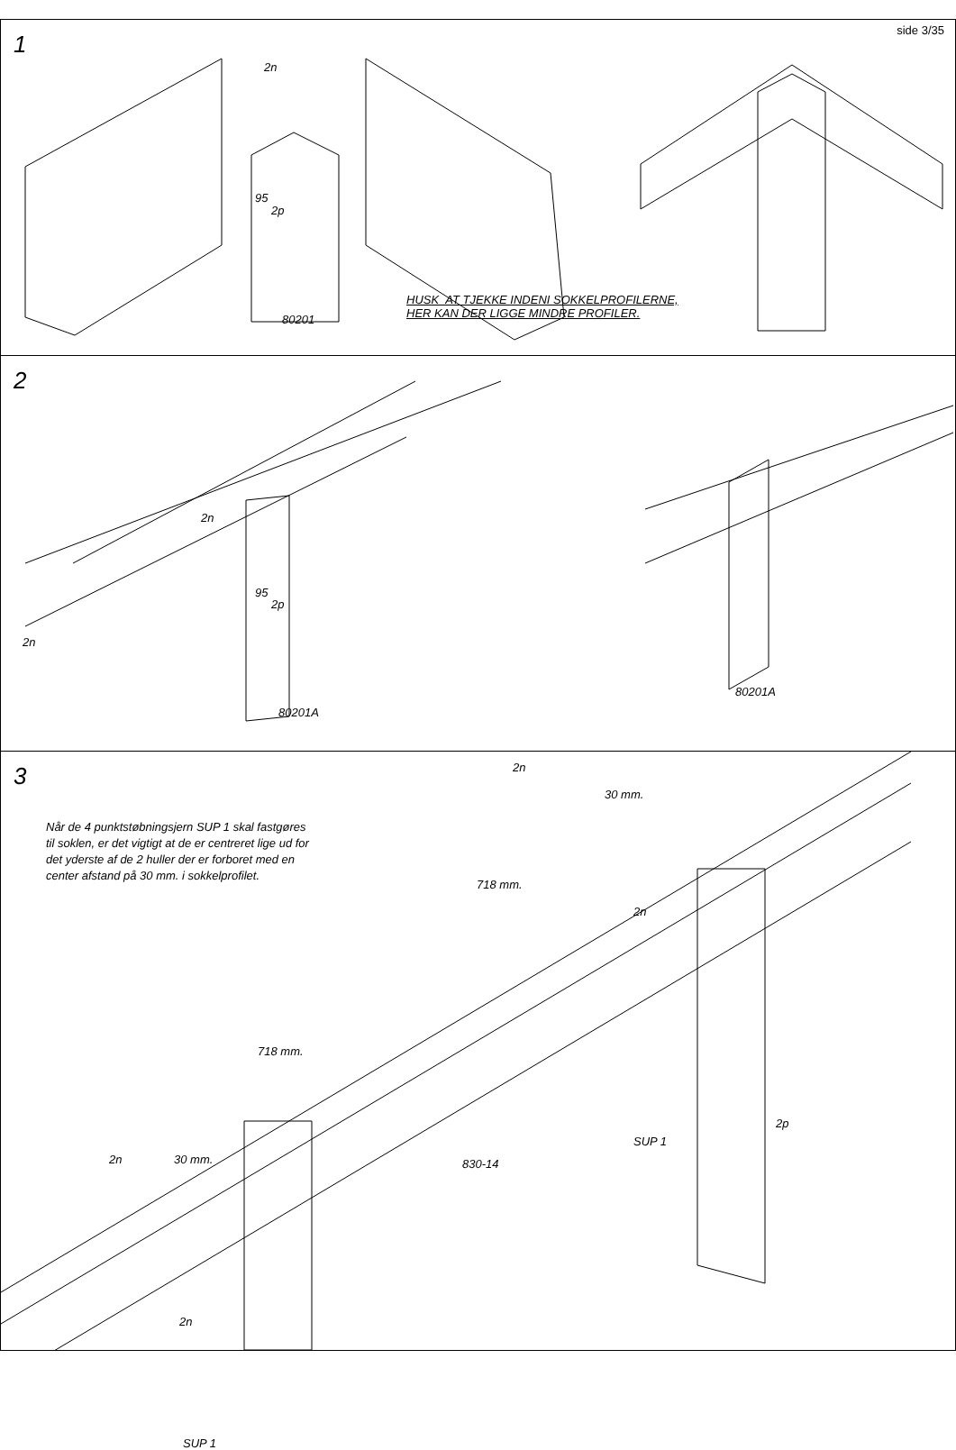side 3/35
1
2n
95
2p
HUSK AT TJEKKE INDENI SOKKELPROFILERNE,
HER KAN DER LIGGE MINDRE PROFILER.
80201
2
2n
95
2p
2n
80201A
80201A
3
2n
30 mm.
Når de 4 punktstøbningsjern SUP 1 skal fastgøres
til soklen, er det vigtigt at de er centreret lige ud for
det yderste af de 2 huller der er forboret med en
center afstand på 30 mm. i sokkelprofilet.
718 mm.
2n
718 mm.
2p
SUP 1
830-14
2n 30 mm.
2n
SUP 1